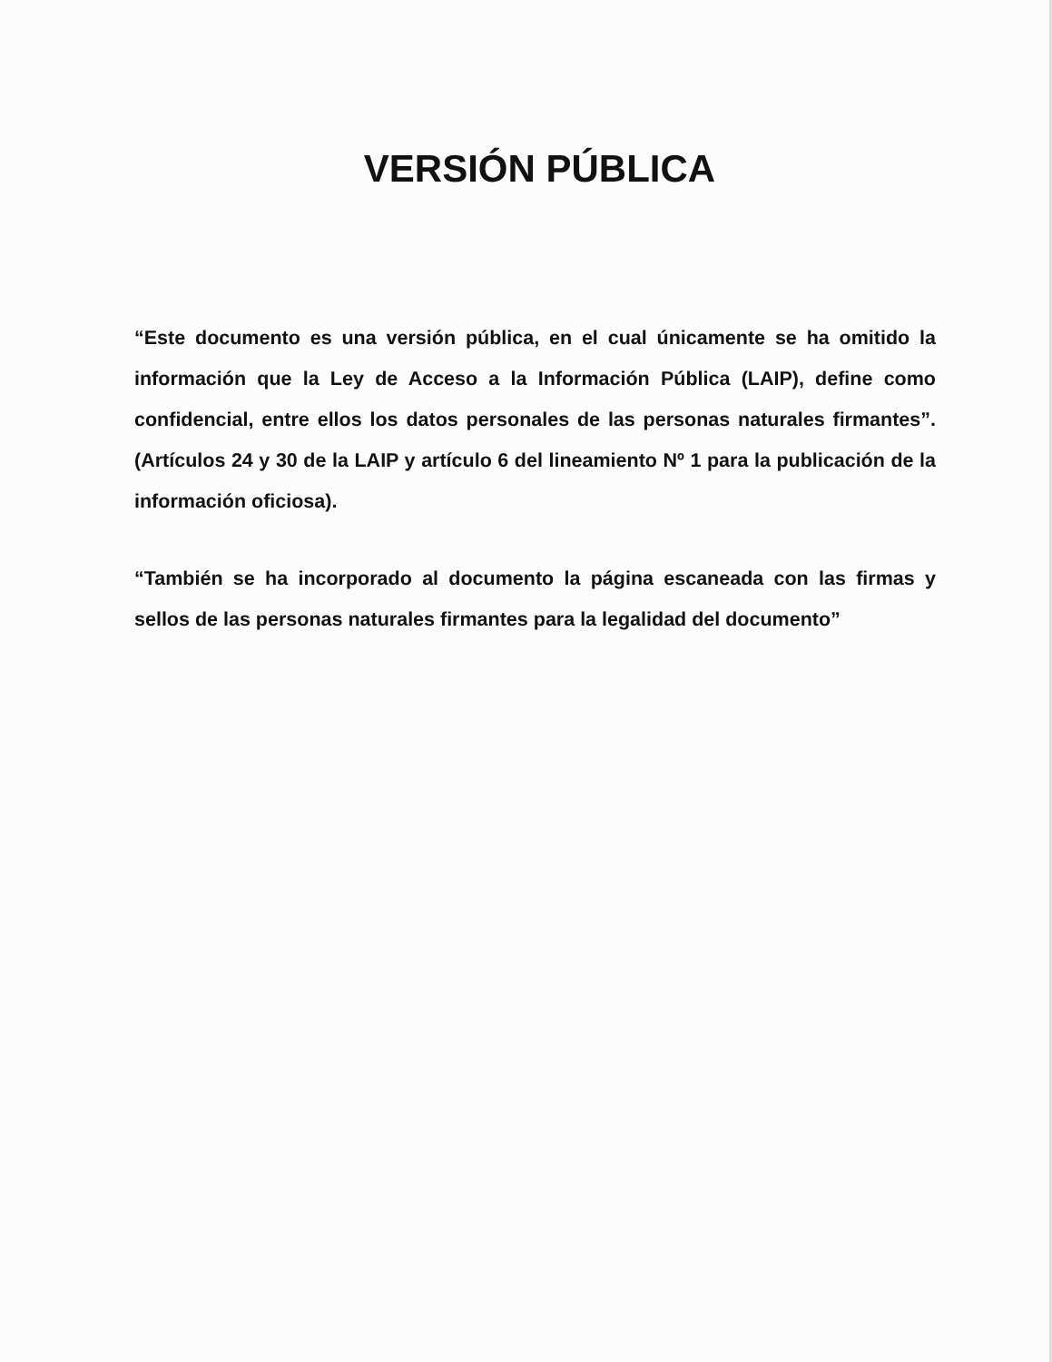VERSIÓN PÚBLICA
“Este documento es una versión pública, en el cual únicamente se ha omitido la información que la Ley de Acceso a la Información Pública (LAIP), define como confidencial, entre ellos los datos personales de las personas naturales firmantes”. (Artículos 24 y 30 de la LAIP y artículo 6 del lineamiento Nº 1 para la publicación de la información oficiosa).
“También se ha incorporado al documento la página escaneada con las firmas y sellos de las personas naturales firmantes para la legalidad del documento”